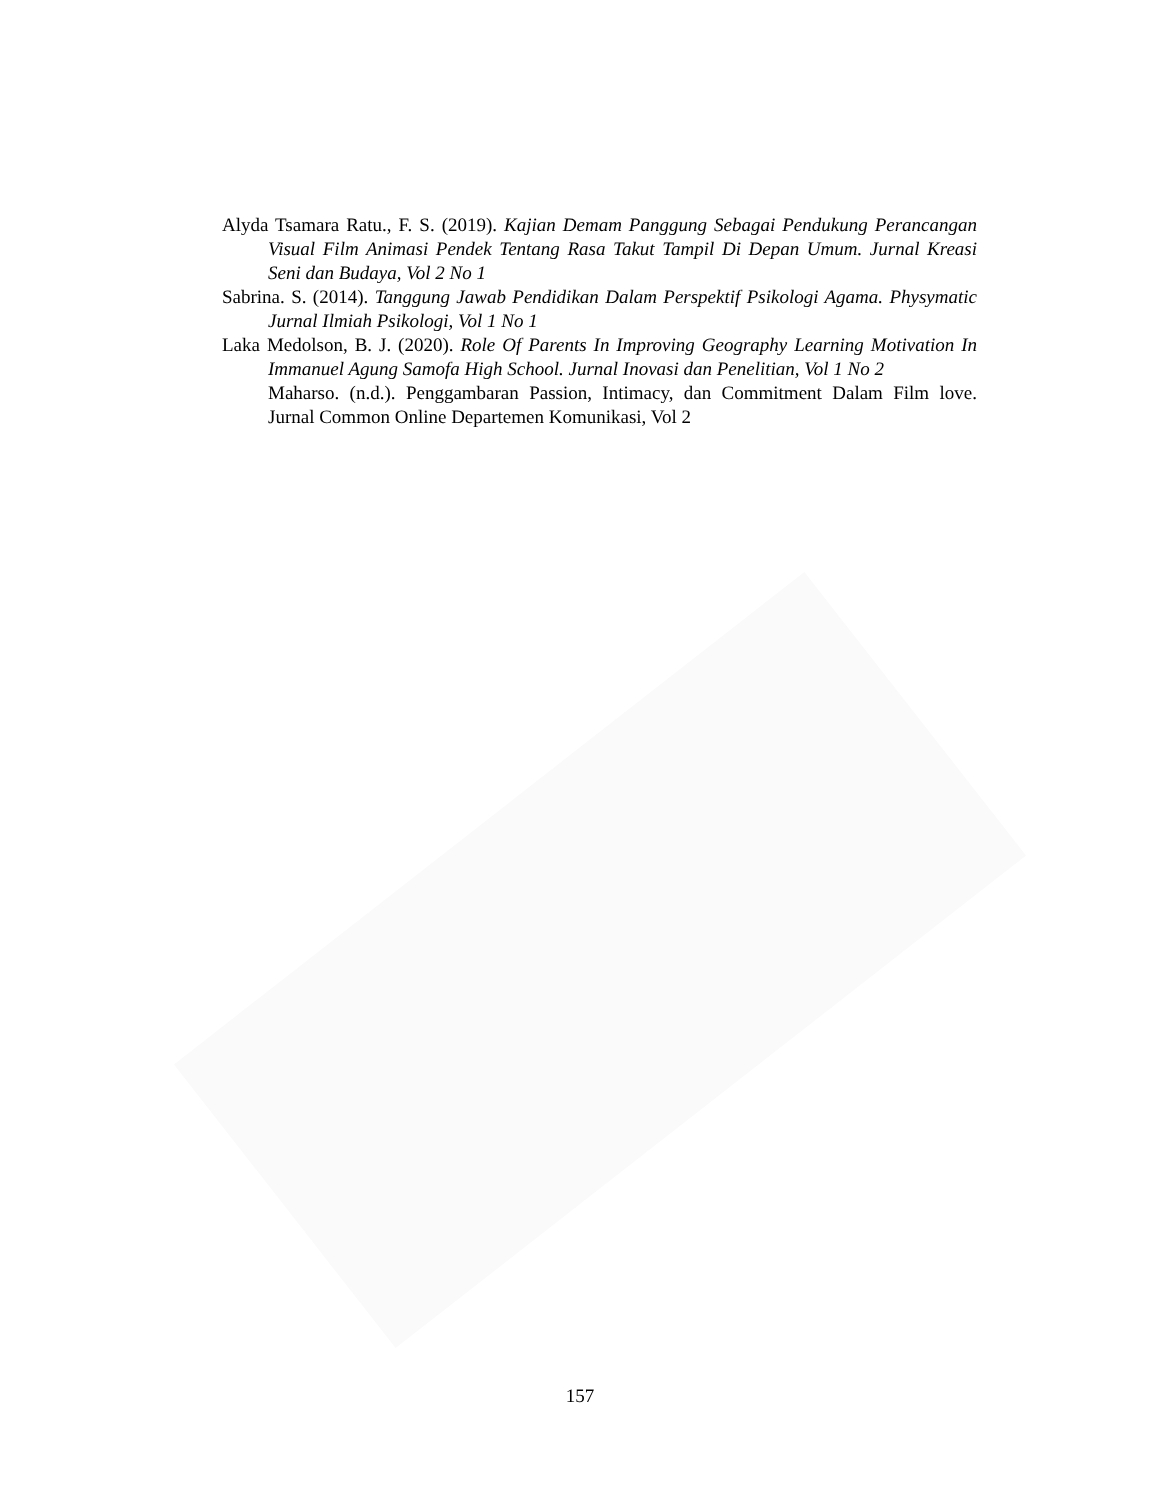Alyda Tsamara Ratu., F. S. (2019). Kajian Demam Panggung Sebagai Pendukung Perancangan Visual Film Animasi Pendek Tentang Rasa Takut Tampil Di Depan Umum. Jurnal Kreasi Seni dan Budaya, Vol 2 No 1
Sabrina. S. (2014). Tanggung Jawab Pendidikan Dalam Perspektif Psikologi Agama. Physymatic Jurnal Ilmiah Psikologi, Vol 1 No 1
Laka Medolson, B. J. (2020). Role Of Parents In Improving Geography Learning Motivation In Immanuel Agung Samofa High School. Jurnal Inovasi dan Penelitian, Vol 1 No 2
Maharso. (n.d.). Penggambaran Passion, Intimacy, dan Commitment Dalam Film love. Jurnal Common Online Departemen Komunikasi, Vol 2
157